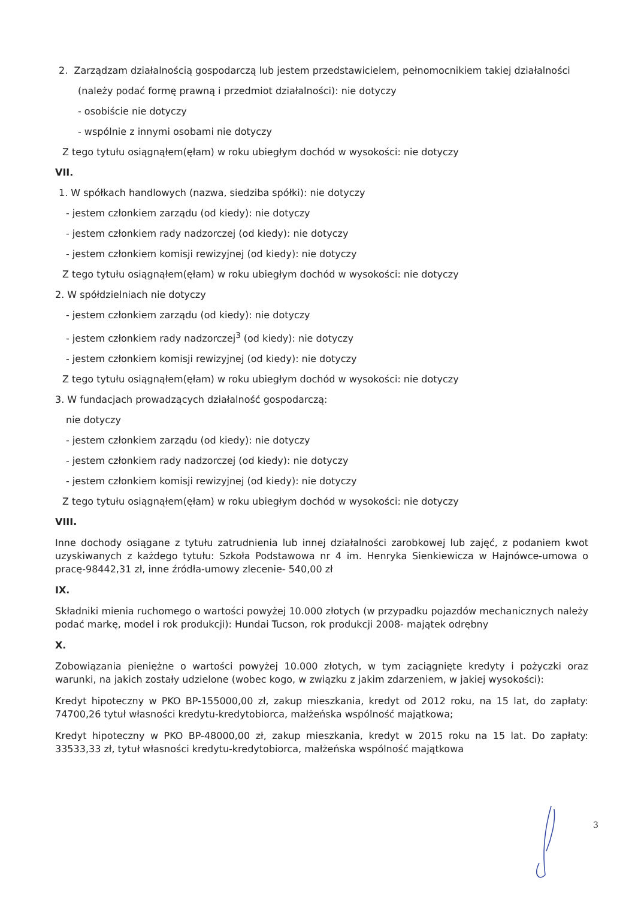2. Zarządzam działalnością gospodarczą lub jestem przedstawicielem, pełnomocnikiem takiej działalności
(należy podać formę prawną i przedmiot działalności): nie dotyczy
- osobiście nie dotyczy
- wspólnie z innymi osobami nie dotyczy
Z tego tytułu osiągnąłem(ęłam) w roku ubiegłym dochód w wysokości: nie dotyczy
VII.
1. W spółkach handlowych (nazwa, siedziba spółki): nie dotyczy
- jestem członkiem zarządu (od kiedy): nie dotyczy
- jestem członkiem rady nadzorczej (od kiedy): nie dotyczy
- jestem członkiem komisji rewizyjnej (od kiedy): nie dotyczy
Z tego tytułu osiągnąłem(ęłam) w roku ubiegłym dochód w wysokości: nie dotyczy
2. W spółdzielniach nie dotyczy
- jestem członkiem zarządu (od kiedy): nie dotyczy
- jestem członkiem rady nadzorczej<sup>3</sup> (od kiedy): nie dotyczy
- jestem członkiem komisji rewizyjnej (od kiedy): nie dotyczy
Z tego tytułu osiągnąłem(ęłam) w roku ubiegłym dochód w wysokości: nie dotyczy
3. W fundacjach prowadzących działalność gospodarczą:
nie dotyczy
- jestem członkiem zarządu (od kiedy): nie dotyczy
- jestem członkiem rady nadzorczej (od kiedy): nie dotyczy
- jestem członkiem komisji rewizyjnej (od kiedy): nie dotyczy
Z tego tytułu osiągnąłem(ęłam) w roku ubiegłym dochód w wysokości: nie dotyczy
VIII.
Inne dochody osiągane z tytułu zatrudnienia lub innej działalności zarobkowej lub zajęć, z podaniem kwot uzyskiwanych z każdego tytułu: Szkoła Podstawowa nr 4 im. Henryka Sienkiewicza w Hajnówce-umowa o pracę-98442,31 zł, inne źródła-umowy zlecenie- 540,00 zł
IX.
Składniki mienia ruchomego o wartości powyżej 10.000 złotych (w przypadku pojazdów mechanicznych należy podać markę, model i rok produkcji): Hundai Tucson, rok produkcji 2008- majątek odrębny
X.
Zobowiązania pieniężne o wartości powyżej 10.000 złotych, w tym zaciągnięte kredyty i pożyczki oraz warunki, na jakich zostały udzielone (wobec kogo, w związku z jakim zdarzeniem, w jakiej wysokości):
Kredyt hipoteczny w PKO BP-155000,00 zł, zakup mieszkania, kredyt od 2012 roku, na 15 lat, do zapłaty: 74700,26 tytuł własności kredytu-kredytobiorca, małżeńska wspólność majątkowa;
Kredyt hipoteczny w PKO BP-48000,00 zł, zakup mieszkania, kredyt w 2015 roku na 15 lat. Do zapłaty: 33533,33 zł, tytuł własności kredytu-kredytobiorca, małżeńska wspólność majątkowa
3